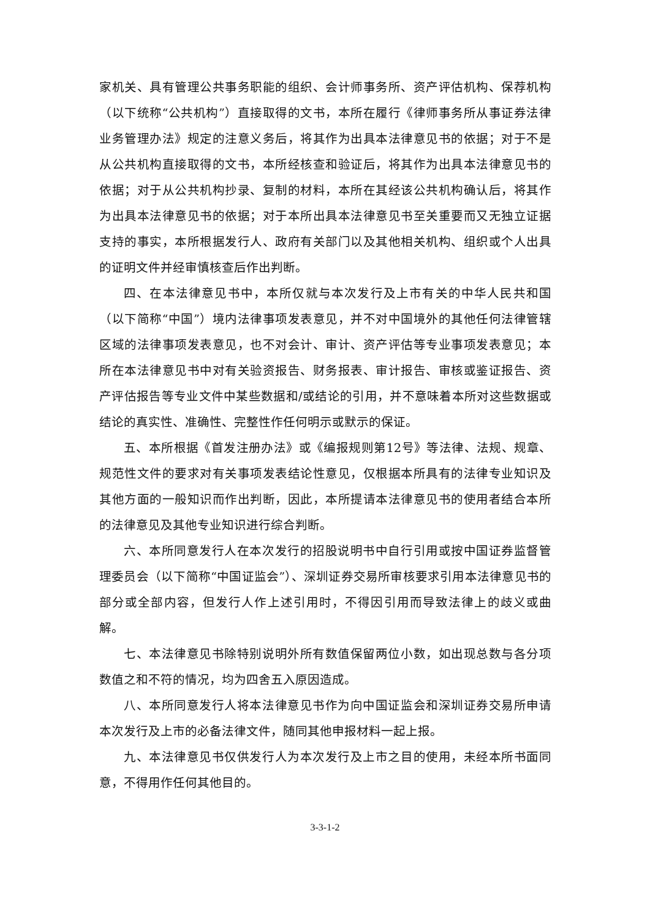家机关、具有管理公共事务职能的组织、会计师事务所、资产评估机构、保荐机构（以下统称“公共机构”）直接取得的文书，本所在履行《律师事务所从事证券法律业务管理办法》规定的注意义务后，将其作为出具本法律意见书的依据；对于不是从公共机构直接取得的文书，本所经核查和验证后，将其作为出具本法律意见书的依据；对于从公共机构抄录、复制的材料，本所在其经该公共机构确认后，将其作为出具本法律意见书的依据；对于本所出具本法律意见书至关重要而又无独立证据支持的事实，本所根据发行人、政府有关部门以及其他相关机构、组织或个人出具的证明文件并经审慎核查后作出判断。
四、在本法律意见书中，本所仅就与本次发行及上市有关的中华人民共和国（以下简称“中国”）境内法律事项发表意见，并不对中国境外的其他任何法律管辖区域的法律事项发表意见，也不对会计、审计、资产评估等专业事项发表意见；本所在本法律意见书中对有关验资报告、财务报表、审计报告、审核或鉴证报告、资产评估报告等专业文件中某些数据和/或结论的引用，并不意味着本所对这些数据或结论的真实性、准确性、完整性作任何明示或默示的保证。
五、本所根据《首发注册办法》或《编报规则第12号》等法律、法规、规章、规范性文件的要求对有关事项发表结论性意见，仅根据本所具有的法律专业知识及其他方面的一般知识而作出判断，因此，本所提请本法律意见书的使用者结合本所的法律意见及其他专业知识进行综合判断。
六、本所同意发行人在本次发行的招股说明书中自行引用或按中国证券监督管理委员会（以下简称“中国证监会”）、深圳证券交易所审核要求引用本法律意见书的部分或全部内容，但发行人作上述引用时，不得因引用而导致法律上的歧义或曲解。
七、本法律意见书除特别说明外所有数值保留两位小数，如出现总数与各分项数值之和不符的情况，均为四舍五入原因造成。
八、本所同意发行人将本法律意见书作为向中国证监会和深圳证券交易所申请本次发行及上市的必备法律文件，随同其他申报材料一起上报。
九、本法律意见书仅供发行人为本次发行及上市之目的使用，未经本所书面同意，不得用作任何其他目的。
3-3-1-2